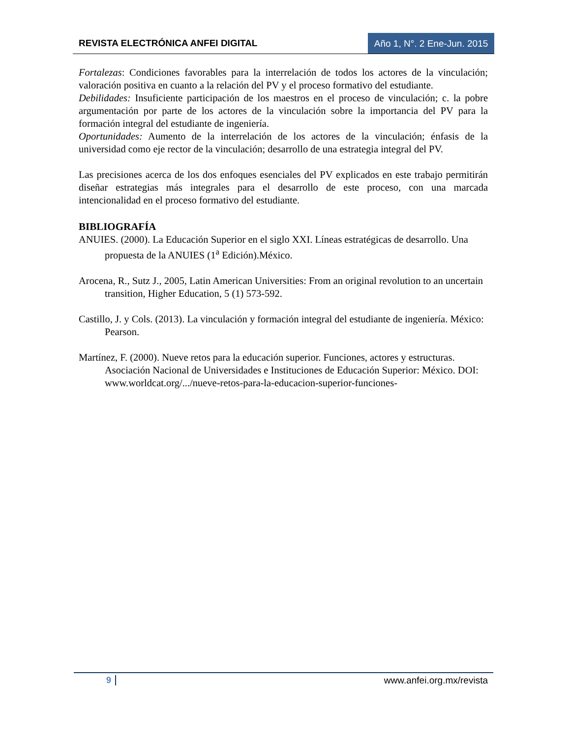REVISTA ELECTRÓNICA ANFEI DIGITAL Año 1, N°. 2 Ene-Jun. 2015
Fortalezas: Condiciones favorables para la interrelación de todos los actores de la vinculación; valoración positiva en cuanto a la relación del PV y el proceso formativo del estudiante.
Debilidades: Insuficiente participación de los maestros en el proceso de vinculación; c. la pobre argumentación por parte de los actores de la vinculación sobre la importancia del PV para la formación integral del estudiante de ingeniería.
Oportunidades: Aumento de la interrelación de los actores de la vinculación; énfasis de la universidad como eje rector de la vinculación; desarrollo de una estrategia integral del PV.
Las precisiones acerca de los dos enfoques esenciales del PV explicados en este trabajo permitirán diseñar estrategias más integrales para el desarrollo de este proceso, con una marcada intencionalidad en el proceso formativo del estudiante.
BIBLIOGRAFÍA
ANUIES. (2000). La Educación Superior en el siglo XXI. Líneas estratégicas de desarrollo. Una propuesta de la ANUIES (1<sup>a</sup> Edición).México.
Arocena, R., Sutz J., 2005, Latin American Universities: From an original revolution to an uncertain transition, Higher Education, 5 (1) 573-592.
Castillo, J. y Cols. (2013). La vinculación y formación integral del estudiante de ingeniería. México: Pearson.
Martínez, F. (2000). Nueve retos para la educación superior. Funciones, actores y estructuras. Asociación Nacional de Universidades e Instituciones de Educación Superior: México. DOI: www.worldcat.org/.../nueve-retos-para-la-educacion-superior-funciones-
9 www.anfei.org.mx/revista